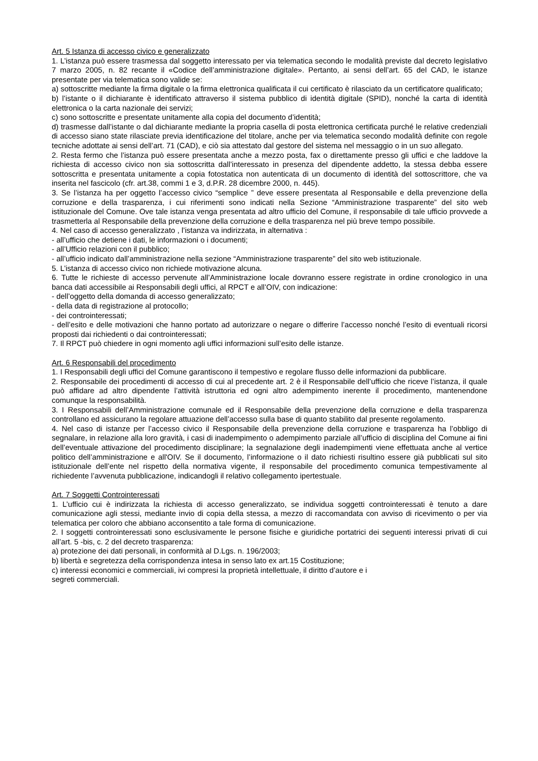Art. 5 Istanza di accesso civico e generalizzato
1. L’istanza può essere trasmessa dal soggetto interessato per via telematica secondo le modalità previste dal decreto legislativo 7 marzo 2005, n. 82 recante il «Codice dell’amministrazione digitale». Pertanto, ai sensi dell’art. 65 del CAD, le istanze presentate per via telematica sono valide se:
a) sottoscritte mediante la firma digitale o la firma elettronica qualificata il cui certificato è rilasciato da un certificatore qualificato;
b) l’istante o il dichiarante è identificato attraverso il sistema pubblico di identità digitale (SPID), nonché la carta di identità elettronica o la carta nazionale dei servizi;
c) sono sottoscritte e presentate unitamente alla copia del documento d’identità;
d) trasmesse dall’istante o dal dichiarante mediante la propria casella di posta elettronica certificata purché le relative credenziali di accesso siano state rilasciate previa identificazione del titolare, anche per via telematica secondo modalità definite con regole tecniche adottate ai sensi dell’art. 71 (CAD), e ciò sia attestato dal gestore del sistema nel messaggio o in un suo allegato.
2. Resta fermo che l’istanza può essere presentata anche a mezzo posta, fax o direttamente presso gli uffici e che laddove la richiesta di accesso civico non sia sottoscritta dall’interessato in presenza del dipendente addetto, la stessa debba essere sottoscritta e presentata unitamente a copia fotostatica non autenticata di un documento di identità del sottoscrittore, che va inserita nel fascicolo (cfr. art.38, commi 1 e 3, d.P.R. 28 dicembre 2000, n. 445).
3. Se l’istanza ha per oggetto l’accesso civico “semplice ” deve essere presentata al Responsabile e della prevenzione della corruzione e della trasparenza, i cui riferimenti sono indicati nella Sezione “Amministrazione trasparente” del sito web istituzionale del Comune. Ove tale istanza venga presentata ad altro ufficio del Comune, il responsabile di tale ufficio provvede a trasmetterla al Responsabile della prevenzione della corruzione e della trasparenza nel più breve tempo possibile.
4. Nel caso di accesso generalizzato , l’istanza va indirizzata, in alternativa :
- all’ufficio che detiene i dati, le informazioni o i documenti;
- all’Ufficio relazioni con il pubblico;
- all’ufficio indicato dall’amministrazione nella sezione “Amministrazione trasparente” del sito web istituzionale.
5. L’istanza di accesso civico non richiede motivazione alcuna.
6. Tutte le richieste di accesso pervenute all’Amministrazione locale dovranno essere registrate in ordine cronologico in una banca dati accessibile ai Responsabili degli uffici, al RPCT e all’OIV, con indicazione:
- dell’oggetto della domanda di accesso generalizzato;
- della data di registrazione al protocollo;
- dei controinteressati;
- dell’esito e delle motivazioni che hanno portato ad autorizzare o negare o differire l’accesso nonché l’esito di eventuali ricorsi proposti dai richiedenti o dai controinteressati;
7. Il RPCT può chiedere in ogni momento agli uffici informazioni sull’esito delle istanze.
Art. 6 Responsabili del procedimento
1. I Responsabili degli uffici del Comune garantiscono il tempestivo e regolare flusso delle informazioni da pubblicare.
2. Responsabile dei procedimenti di accesso di cui al precedente art. 2 è il Responsabile dell’ufficio che riceve l’istanza, il quale può affidare ad altro dipendente l’attività istruttoria ed ogni altro adempimento inerente il procedimento, mantenendone comunque la responsabilità.
3. I Responsabili dell’Amministrazione comunale ed il Responsabile della prevenzione della corruzione e della trasparenza controllano ed assicurano la regolare attuazione dell’accesso sulla base di quanto stabilito dal presente regolamento.
4. Nel caso di istanze per l’accesso civico il Responsabile della prevenzione della corruzione e trasparenza ha l’obbligo di segnalare, in relazione alla loro gravità, i casi di inadempimento o adempimento parziale all’ufficio di disciplina del Comune ai fini dell’eventuale attivazione del procedimento disciplinare; la segnalazione degli inadempimenti viene effettuata anche al vertice politico dell’amministrazione e all'OIV. Se il documento, l’informazione o il dato richiesti risultino essere già pubblicati sul sito istituzionale dell’ente nel rispetto della normativa vigente, il responsabile del procedimento comunica tempestivamente al richiedente l’avvenuta pubblicazione, indicandogli il relativo collegamento ipertestuale.
Art. 7 Soggetti Controinteressati
1. L’ufficio cui è indirizzata la richiesta di accesso generalizzato, se individua soggetti controinteressati è tenuto a dare comunicazione agli stessi, mediante invio di copia della stessa, a mezzo di raccomandata con avviso di ricevimento o per via telematica per coloro che abbiano acconsentito a tale forma di comunicazione.
2. I soggetti controinteressati sono esclusivamente le persone fisiche e giuridiche portatrici dei seguenti interessi privati di cui all’art. 5 -bis, c. 2 del decreto trasparenza:
a) protezione dei dati personali, in conformità al D.Lgs. n. 196/2003;
b) libertà e segretezza della corrispondenza intesa in senso lato ex art.15 Costituzione;
c) interessi economici e commerciali, ivi compresi la proprietà intellettuale, il diritto d’autore e i
segreti commerciali.